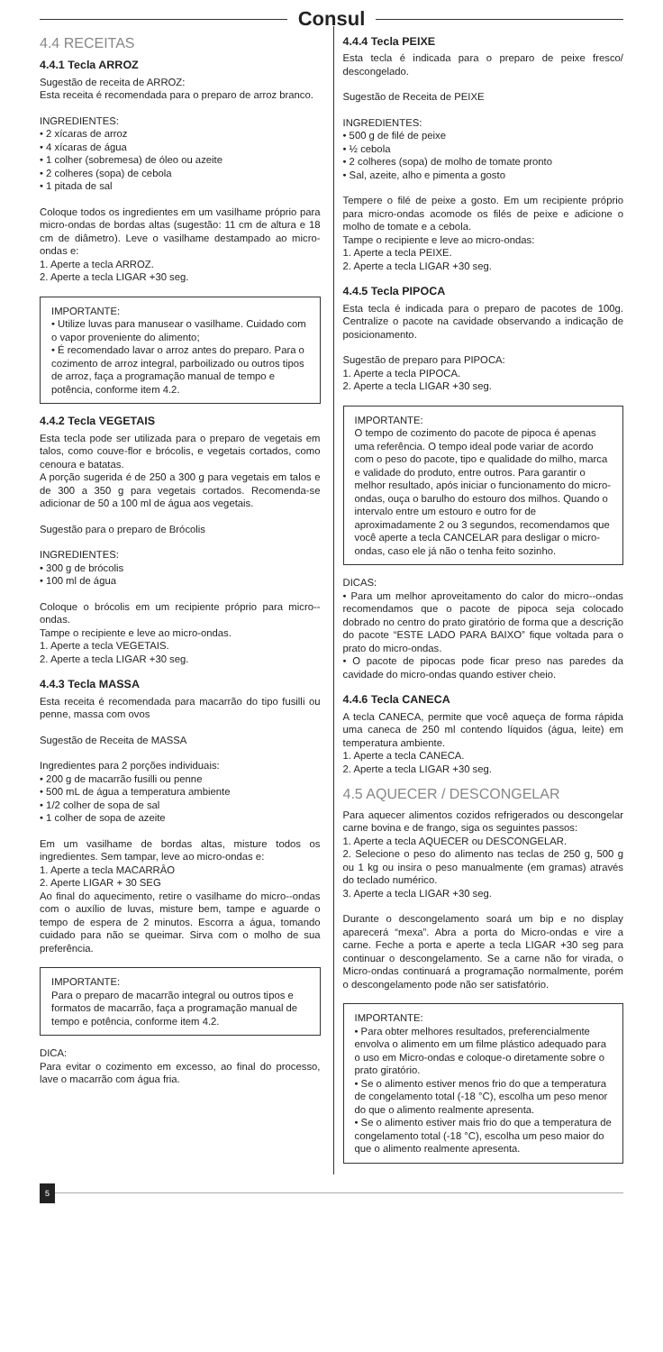Consul
4.4 RECEITAS
4.4.1 Tecla ARROZ
Sugestão de receita de ARROZ:
Esta receita é recomendada para o preparo de arroz branco.
INGREDIENTES:
• 2 xícaras de arroz
• 4 xícaras de água
• 1 colher (sobremesa) de óleo ou azeite
• 2 colheres (sopa) de cebola
• 1 pitada de sal
Coloque todos os ingredientes em um vasilhame próprio para micro-ondas de bordas altas (sugestão: 11 cm de altura e 18 cm de diâmetro). Leve o vasilhame destampado ao micro-ondas e:
1. Aperte a tecla ARROZ.
2. Aperte a tecla LIGAR +30 seg.
IMPORTANTE:
• Utilize luvas para manusear o vasilhame. Cuidado com o vapor proveniente do alimento;
• É recomendado lavar o arroz antes do preparo. Para o cozimento de arroz integral, parboilizado ou outros tipos de arroz, faça a programação manual de tempo e potência, conforme item 4.2.
4.4.2 Tecla VEGETAIS
Esta tecla pode ser utilizada para o preparo de vegetais em talos, como couve-flor e brócolis, e vegetais cortados, como cenoura e batatas.
A porção sugerida é de 250 a 300 g para vegetais em talos e de 300 a 350 g para vegetais cortados. Recomenda-se adicionar de 50 a 100 ml de água aos vegetais.
Sugestão para o preparo de Brócolis
INGREDIENTES:
• 300 g de brócolis
• 100 ml de água
Coloque o brócolis em um recipiente próprio para micro--ondas.
Tampe o recipiente e leve ao micro-ondas.
1. Aperte a tecla VEGETAIS.
2. Aperte a tecla LIGAR +30 seg.
4.4.3 Tecla MASSA
Esta receita é recomendada para macarrão do tipo fusilli ou penne, massa com ovos
Sugestão de Receita de MASSA
Ingredientes para 2 porções individuais:
• 200 g de macarrão fusilli ou penne
• 500 mL de água a temperatura ambiente
• 1/2 colher de sopa de sal
• 1 colher de sopa de azeite
Em um vasilhame de bordas altas, misture todos os ingredientes. Sem tampar, leve ao micro-ondas e:
1. Aperte a tecla MACARRÂO
2. Aperte LIGAR + 30 SEG
Ao final do aquecimento, retire o vasilhame do micro--ondas com o auxílio de luvas, misture bem, tampe e aguarde o tempo de espera de 2 minutos. Escorra a água, tomando cuidado para não se queimar. Sirva com o molho de sua preferência.
IMPORTANTE:
Para o preparo de macarrão integral ou outros tipos e formatos de macarrão, faça a programação manual de tempo e potência, conforme item 4.2.
DICA:
Para evitar o cozimento em excesso, ao final do processo, lave o macarrão com água fria.
4.4.4 Tecla PEIXE
Esta tecla é indicada para o preparo de peixe fresco/ descongelado.
Sugestão de Receita de PEIXE
INGREDIENTES:
• 500 g de filé de peixe
• ½ cebola
• 2 colheres (sopa) de molho de tomate pronto
• Sal, azeite, alho e pimenta a gosto
Tempere o filé de peixe a gosto. Em um recipiente próprio para micro-ondas acomode os filés de peixe e adicione o molho de tomate e a cebola.
Tampe o recipiente e leve ao micro-ondas:
1. Aperte a tecla PEIXE.
2. Aperte a tecla LIGAR +30 seg.
4.4.5 Tecla PIPOCA
Esta tecla é indicada para o preparo de pacotes de 100g. Centralize o pacote na cavidade observando a indicação de posicionamento.
Sugestão de preparo para PIPOCA:
1. Aperte a tecla PIPOCA.
2. Aperte a tecla LIGAR +30 seg.
IMPORTANTE:
O tempo de cozimento do pacote de pipoca é apenas uma referência. O tempo ideal pode variar de acordo com o peso do pacote, tipo e qualidade do milho, marca e validade do produto, entre outros. Para garantir o melhor resultado, após iniciar o funcionamento do micro-ondas, ouça o barulho do estouro dos milhos. Quando o intervalo entre um estouro e outro for de aproximadamente 2 ou 3 segundos, recomendamos que você aperte a tecla CANCELAR para desligar o micro-ondas, caso ele já não o tenha feito sozinho.
DICAS:
• Para um melhor aproveitamento do calor do micro--ondas recomendamos que o pacote de pipoca seja colocado dobrado no centro do prato giratório de forma que a descrição do pacote “ESTE LADO PARA BAIXO” fique voltada para o prato do micro-ondas.
• O pacote de pipocas pode ficar preso nas paredes da cavidade do micro-ondas quando estiver cheio.
4.4.6 Tecla CANECA
A tecla CANECA, permite que você aqueça de forma rápida uma caneca de 250 ml contendo líquidos (água, leite) em temperatura ambiente.
1. Aperte a tecla CANECA.
2. Aperte a tecla LIGAR +30 seg.
4.5 AQUECER / DESCONGELAR
Para aquecer alimentos cozidos refrigerados ou descongelar carne bovina e de frango, siga os seguintes passos:
1. Aperte a tecla AQUECER ou DESCONGELAR.
2. Selecione o peso do alimento nas teclas de 250 g, 500 g ou 1 kg ou insira o peso manualmente (em gramas) através do teclado numérico.
3. Aperte a tecla LIGAR +30 seg.
Durante o descongelamento soará um bip e no display aparecerá “mexa”. Abra a porta do Micro-ondas e vire a carne. Feche a porta e aperte a tecla LIGAR +30 seg para continuar o descongelamento. Se a carne não for virada, o Micro-ondas continuará a programação normalmente, porém o descongelamento pode não ser satisfatório.
IMPORTANTE:
• Para obter melhores resultados, preferencialmente envolva o alimento em um filme plástico adequado para o uso em Micro-ondas e coloque-o diretamente sobre o prato giratório.
• Se o alimento estiver menos frio do que a temperatura de congelamento total (-18 °C), escolha um peso menor do que o alimento realmente apresenta.
• Se o alimento estiver mais frio do que a temperatura de congelamento total (-18 °C), escolha um peso maior do que o alimento realmente apresenta.
5